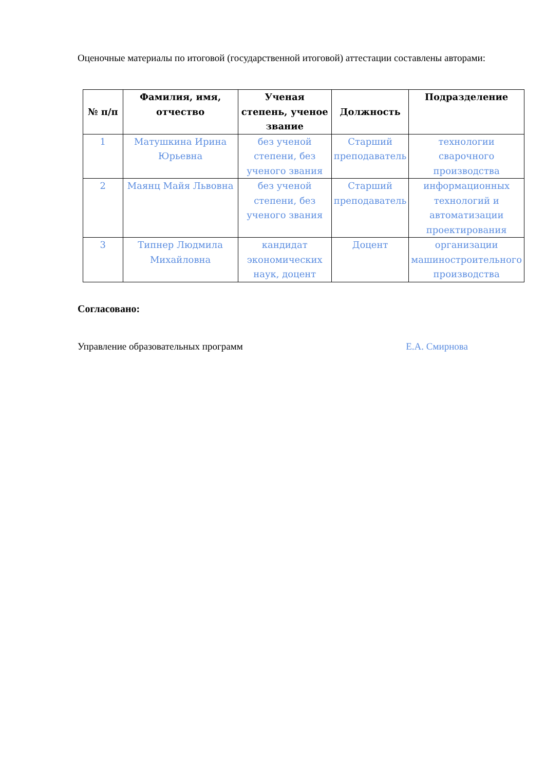Оценочные материалы по итоговой (государственной итоговой) аттестации составлены авторами:
| № п/п | Фамилия, имя, отчество | Ученая степень, ученое звание | Должность | Подразделение |
| --- | --- | --- | --- | --- |
| 1 | Матушкина Ирина Юрьевна | без ученой степени, без ученого звания | Старший преподаватель | технологии сварочного производства |
| 2 | Маянц Майя Львовна | без ученой степени, без ученого звания | Старший преподаватель | информационных технологий и автоматизации проектирования |
| 3 | Типнер Людмила Михайловна | кандидат экономических наук, доцент | Доцент | организации машиностроительного производства |
Согласовано:
Управление образовательных программ Е.А. Смирнова